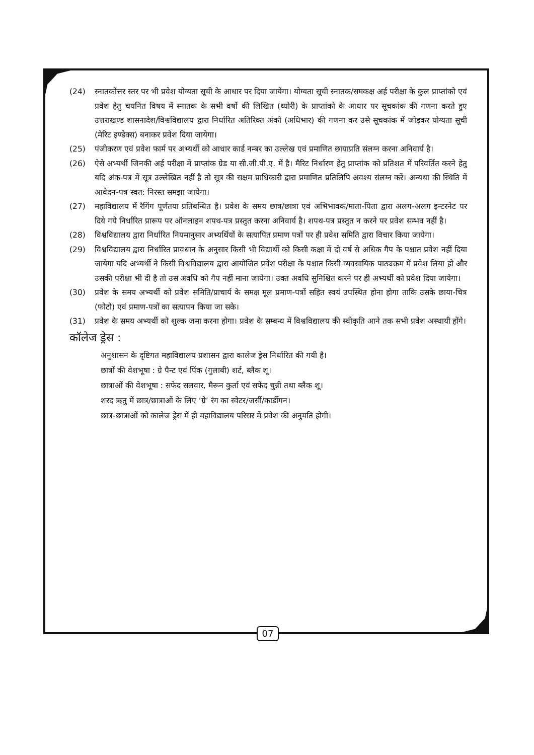(24) स्नातकोत्तर स्तर पर भी प्रवेश योग्यता सूची के आधार पर दिया जायेगा। योग्यता सूची स्नातक/समकक्ष अर्ह परीक्षा के कुल प्राप्तांको एवं प्रवेश हेतु चयनित विषय में स्नातक के सभी वर्षो की लिखित (थ्योरी) के प्राप्तांको के आधार पर सूचकांक की गणना करते हुए उत्तराखण्ड शासनादेश/विश्वविद्यालय द्वारा निर्धारित अतिरिक्त अंको (अधिभार) की गणना कर उसे सूचकांक में जोड़कर योग्यता सूची (मेरिट इण्डेक्स) बनाकर प्रवेश दिया जायेगा।
(25) पंजीकरण एवं प्रवेश फार्म पर अभ्यर्थी को आधार कार्ड नम्बर का उल्लेख एवं प्रमाणित छायाप्रति संलग्न करना अनिवार्य है।
(26) ऐसे अभ्यर्थी जिनकी अर्ह परीक्षा में प्राप्तांक ग्रेड या सी.जी.पी.ए. में है। मैरिट निर्धारण हेतु प्राप्तांक को प्रतिशत में परिवर्तित करने हेतु यदि अंक-पत्र में सूत्र उल्लेखित नहीं है तो सूत्र की सक्षम प्राधिकारी द्वारा प्रमाणित प्रतिलिपि अवश्य संलग्न करें। अन्यथा की स्थिति में आवेदन-पत्र स्वत: निरस्त समझा जायेगा।
(27) महाविद्यालय में रैगिंग पूर्णतया प्रतिबन्धित है। प्रवेश के समय छात्र/छात्रा एवं अभिभावक/माता-पिता द्वारा अलग-अलग इन्टरनेट पर दिये गये निर्धारित प्रारूप पर ऑनलाइन शपथ-पत्र प्रस्तुत करना अनिवार्य है। शपथ-पत्र प्रस्तुत न करने पर प्रवेश सम्भव नहीं है।
(28) विश्वविद्यालय द्वारा निर्धारित नियमानुसार अभ्यर्थियों के सत्यापित प्रमाण पत्रों पर ही प्रवेश समिति द्वारा विचार किया जायेगा।
(29) विश्वविद्यालय द्वारा निर्धारित प्रावधान के अनुसार किसी भी विद्यार्थी को किसी कक्षा में दो वर्ष से अधिक गैप के पश्चात प्रवेश नहीं दिया जायेगा यदि अभ्यर्थी ने किसी विश्वविद्यालय द्वारा आयोजित प्रवेश परीक्षा के पश्चात किसी व्यवसायिक पाठ्यक्रम में प्रवेश लिया हो और उसकी परीक्षा भी दी है तो उस अवधि को गैप नहीं माना जायेगा। उक्त अवधि सुनिश्चित करने पर ही अभ्यर्थी को प्रवेश दिया जायेगा।
(30) प्रवेश के समय अभ्यर्थी को प्रवेश समिति/प्राचार्य के समक्ष मूल प्रमाण-पत्रों सहित स्वयं उपस्थित होना होगा ताकि उसके छाया-चित्र (फोटो) एवं प्रमाण-पत्रों का सत्यापन किया जा सके।
(31) प्रवेश के समय अभ्यर्थी को शुल्क जमा करना होगा। प्रवेश के सम्बन्ध में विश्वविद्यालय की स्वीकृति आने तक सभी प्रवेश अस्थायी होंगे।
कॉलेज ड्रेस :
अनुशासन के दृष्टिगत महाविद्यालय प्रशासन द्वारा कालेज ड्रेस निर्धारित की गयी है।
छात्रों की वेशभूषा : ग्रे पैन्ट एवं पिंक (गुलाबी) शर्ट, ब्लैक शू।
छात्राओं की वेशभूषा : सफेद सलवार, मैरून कुर्ता एवं सफेद चुन्नी तथा ब्लैक शू।
शरद ऋतु में छात्र/छात्राओं के लिए ‘ग्रे’ रंग का स्वेटर/जर्सी/कार्डीगन।
छात्र-छात्राओं को कालेज ड्रेस में ही महाविद्यालय परिसर में प्रवेश की अनुमति होगी।
07